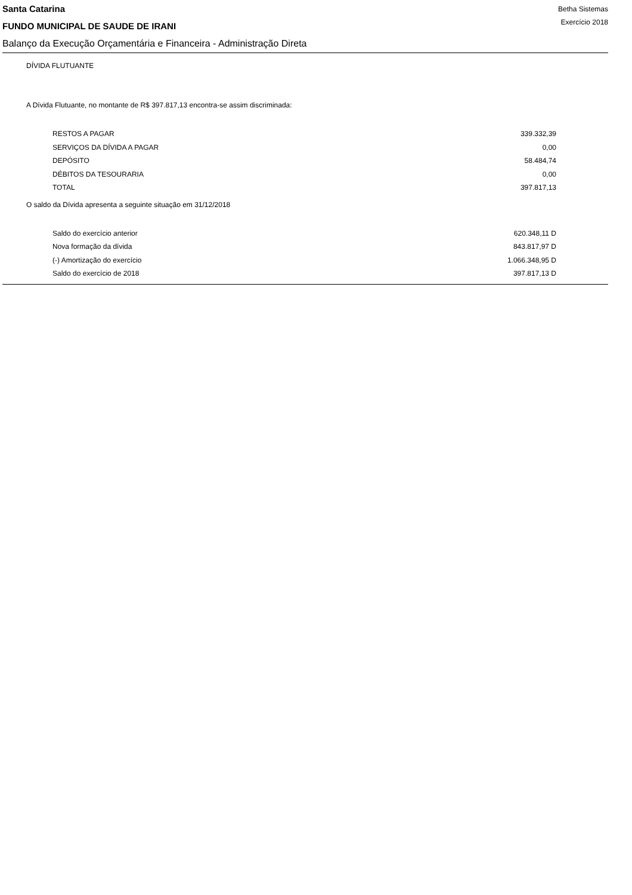Santa Catarina
FUNDO MUNICIPAL DE SAUDE DE IRANI
Betha Sistemas
Exercício 2018
Balanço da Execução Orçamentária e Financeira - Administração Direta
DÍVIDA FLUTUANTE
A Dívida Flutuante, no montante de R$ 397.817,13 encontra-se assim discriminada:
| RESTOS A PAGAR | 339.332,39 |
| SERVIÇOS DA DÍVIDA A PAGAR | 0,00 |
| DEPÓSITO | 58.484,74 |
| DÉBITOS DA TESOURARIA | 0,00 |
| TOTAL | 397.817,13 |
O saldo da Dívida apresenta a seguinte situação em 31/12/2018
| Saldo do exercício anterior | 620.348,11 D |
| Nova formação da dívida | 843.817,97 D |
| (-) Amortização do exercício | 1.066.348,95 D |
| Saldo do exercício de 2018 | 397.817,13 D |